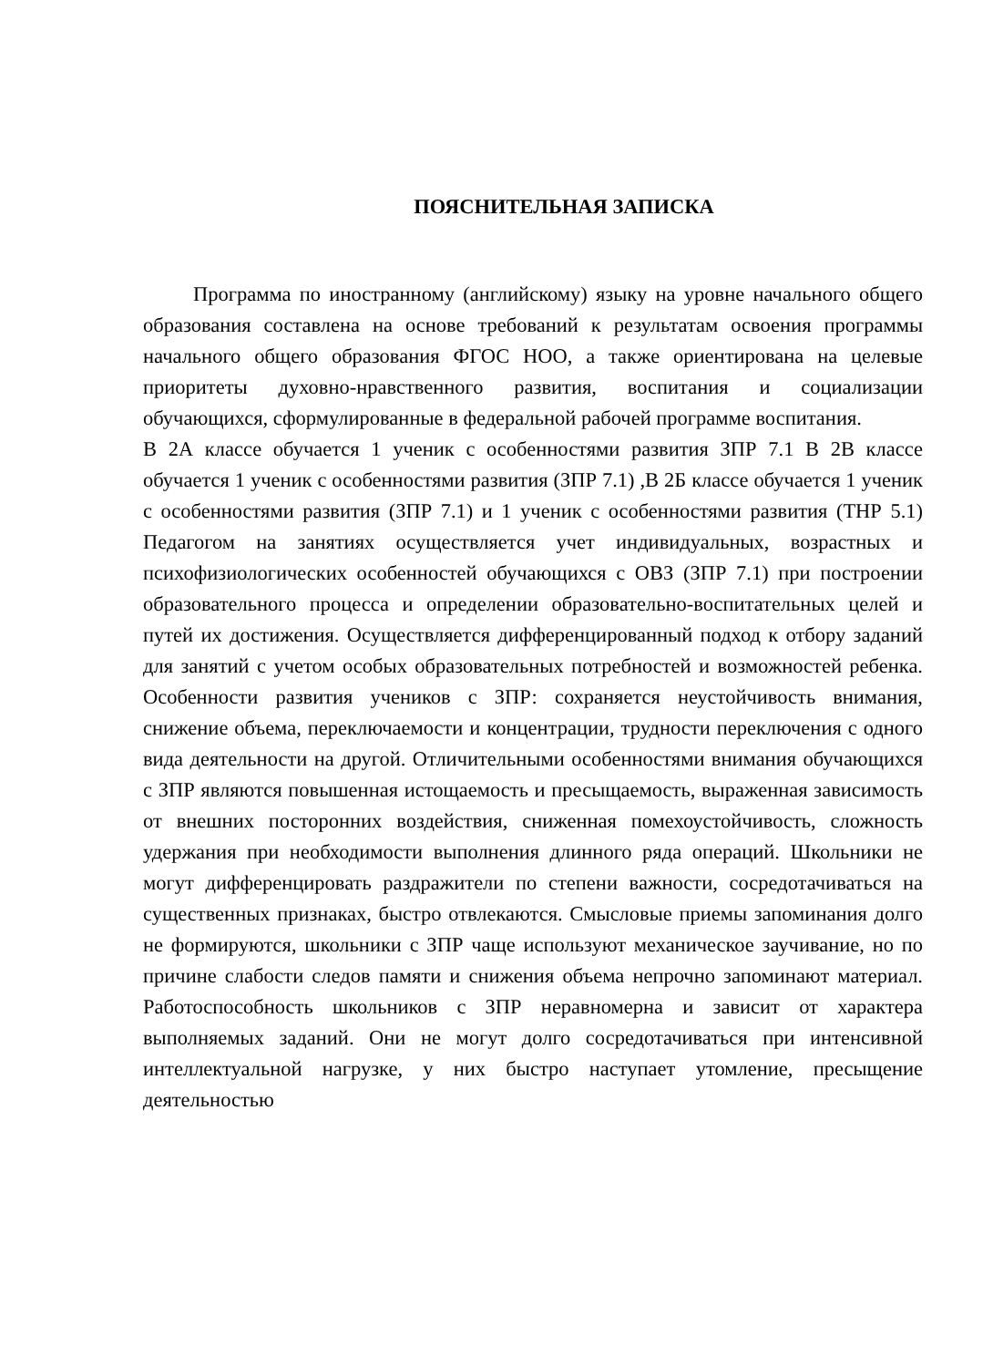ПОЯСНИТЕЛЬНАЯ ЗАПИСКА
Программа по иностранному (английскому) языку на уровне начального общего образования составлена на основе требований к результатам освоения программы начального общего образования ФГОС НОО, а также ориентирована на целевые приоритеты духовно-нравственного развития, воспитания и социализации обучающихся, сформулированные в федеральной рабочей программе воспитания.
В 2А классе обучается 1 ученик с особенностями развития ЗПР 7.1 В 2В классе обучается 1 ученик с особенностями развития (ЗПР 7.1) ,В 2Б классе обучается 1 ученик с особенностями развития (ЗПР 7.1) и 1 ученик с особенностями развития (ТНР 5.1) Педагогом на занятиях осуществляется учет индивидуальных, возрастных и психофизиологических особенностей обучающихся с ОВЗ (ЗПР 7.1) при построении образовательного процесса и определении образовательно-воспитательных целей и путей их достижения. Осуществляется дифференцированный подход к отбору заданий для занятий с учетом особых образовательных потребностей и возможностей ребенка. Особенности развития учеников с ЗПР: сохраняется неустойчивость внимания, снижение объема, переключаемости и концентрации, трудности переключения с одного вида деятельности на другой. Отличительными особенностями внимания обучающихся с ЗПР являются повышенная истощаемость и пресыщаемость, выраженная зависимость от внешних посторонних воздействия, сниженная помехоустойчивость, сложность удержания при необходимости выполнения длинного ряда операций. Школьники не могут дифференцировать раздражители по степени важности, сосредотачиваться на существенных признаках, быстро отвлекаются. Смысловые приемы запоминания долго не формируются, школьники с ЗПР чаще используют механическое заучивание, но по причине слабости следов памяти и снижения объема непрочно запоминают материал. Работоспособность школьников с ЗПР неравномерна и зависит от характера выполняемых заданий. Они не могут долго сосредотачиваться при интенсивной интеллектуальной нагрузке, у них быстро наступает утомление, пресыщение деятельностью